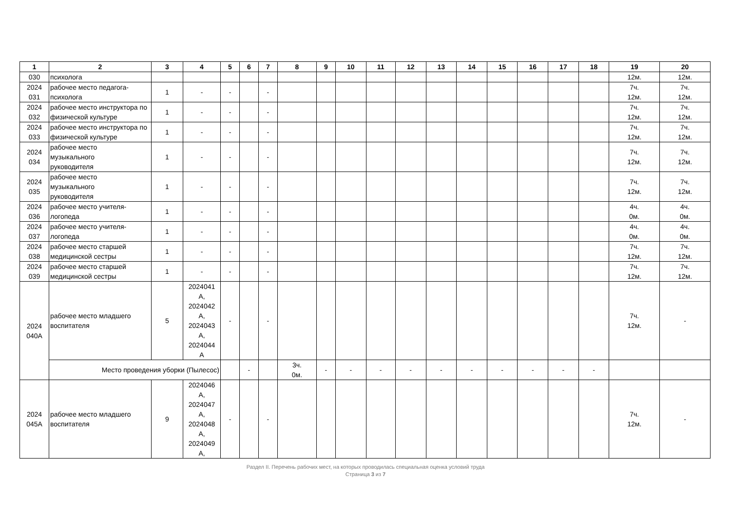| 1 | 2 | 3 | 4 | 5 | 6 | 7 | 8 | 9 | 10 | 11 | 12 | 13 | 14 | 15 | 16 | 17 | 18 | 19 | 20 |
| --- | --- | --- | --- | --- | --- | --- | --- | --- | --- | --- | --- | --- | --- | --- | --- | --- | --- | --- | --- |
| 030 | психолога | | | | | | | | | | | | | | | | | 12м. | 12м. |
| 2024 031 | рабочее место педагога-психолога | 1 | - | - | | - | | | | | | | | | | | | 7ч. 12м. | 7ч. 12м. |
| 2024 032 | рабочее место инструктора по физической культуре | 1 | - | - | | - | | | | | | | | | | | | 7ч. 12м. | 7ч. 12м. |
| 2024 033 | рабочее место инструктора по физической культуре | 1 | - | - | | - | | | | | | | | | | | | 7ч. 12м. | 7ч. 12м. |
| 2024 034 | рабочее место музыкального руководителя | 1 | - | - | | - | | | | | | | | | | | | 7ч. 12м. | 7ч. 12м. |
| 2024 035 | рабочее место музыкального руководителя | 1 | - | - | | - | | | | | | | | | | | | 7ч. 12м. | 7ч. 12м. |
| 2024 036 | рабочее место учителя-логопеда | 1 | - | - | | - | | | | | | | | | | | | 4ч. 0м. | 4ч. 0м. |
| 2024 037 | рабочее место учителя-логопеда | 1 | - | - | | - | | | | | | | | | | | | 4ч. 0м. | 4ч. 0м. |
| 2024 038 | рабочее место старшей медицинской сестры | 1 | - | - | | - | | | | | | | | | | | | 7ч. 12м. | 7ч. 12м. |
| 2024 039 | рабочее место старшей медицинской сестры | 1 | - | - | | - | | | | | | | | | | | | 7ч. 12м. | 7ч. 12м. |
| 2024 040А | рабочее место младшего воспитателя | 5 | 2024041 А, 2024042 А, 2024043 А, 2024044 А | - | | - | | | | | | | | | | | | 7ч. 12м. | - |
| | Место проведения уборки (Пылесос) | | | | - | | 3ч. 0м. | - | - | - | - | - | - | - | - | - | - | | |
| 2024 045А | рабочее место младшего воспитателя | 9 | 2024046 А, 2024047 А, 2024048 А, 2024049 А, | - | | - | | | | | | | | | | | | 7ч. 12м. | - |
Раздел II. Перечень рабочих мест, на которых проводилась специальная оценка условий труда
Страница 3 из 7